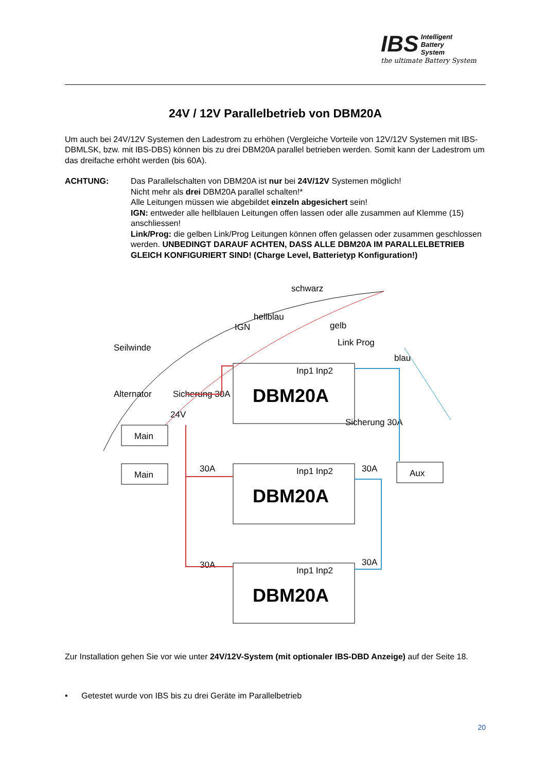IBS Intelligent
Battery
System
the ultimate Battery System
24V / 12V Parallelbetrieb von DBM20A
Um auch bei 24V/12V Systemen den Ladestrom zu erhöhen (Vergleiche Vorteile von 12V/12V Systemen mit IBS-DBMLSK, bzw. mit IBS-DBS) können bis zu drei DBM20A parallel betrieben werden. Somit kann der Ladestrom um das dreifache erhöht werden (bis 60A).
ACHTUNG: Das Parallelschalten von DBM20A ist nur bei 24V/12V Systemen möglich!
Nicht mehr als drei DBM20A parallel schalten!*
Alle Leitungen müssen wie abgebildet einzeln abgesichert sein!
IGN: entweder alle hellblauen Leitungen offen lassen oder alle zusammen auf Klemme (15) anschliessen!
Link/Prog: die gelben Link/Prog Leitungen können offen gelassen oder zusammen geschlossen werden. UNBEDINGT DARAUF ACHTEN, DASS ALLE DBM20A IM PARALLELBETRIEB GLEICH KONFIGURIERT SIND! (Charge Level, Batterietyp Konfiguration!)
schwarz
hellblau
IGN
gelb
Link Prog
blau
Seilwinde
Alternator
Sicherung 30A
Sicherung 30A
DBM20A
DBM20A
DBM20A
Inp1 Inp2
Inp1 Inp2
Inp1 Inp2
Main
Main
Aux
24V
30A
30A
30A
30A
Zur Installation gehen Sie vor wie unter 24V/12V-System (mit optionaler IBS-DBD Anzeige) auf der Seite 18.
• Getestet wurde von IBS bis zu drei Geräte im Parallelbetrieb
20